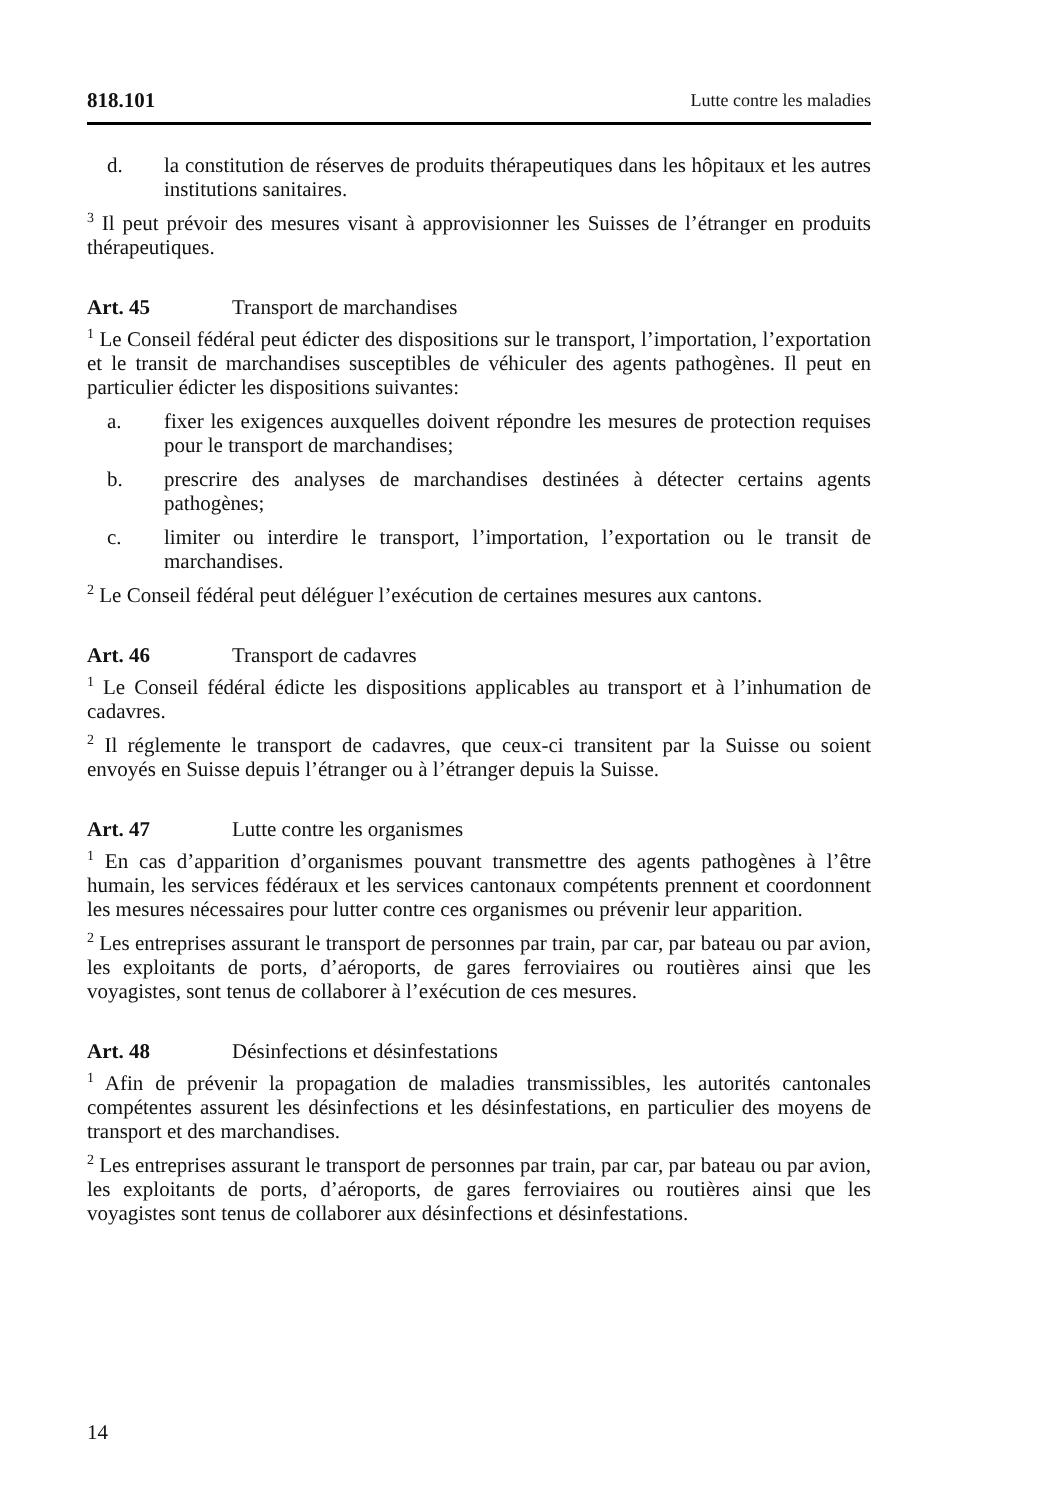818.101 Lutte contre les maladies
d. la constitution de réserves de produits thérapeutiques dans les hôpitaux et les autres institutions sanitaires.
<sup>3</sup> Il peut prévoir des mesures visant à approvisionner les Suisses de l’étranger en produits thérapeutiques.
Art. 45 Transport de marchandises
<sup>1</sup> Le Conseil fédéral peut édicter des dispositions sur le transport, l’importation, l’exportation et le transit de marchandises susceptibles de véhiculer des agents pathogènes. Il peut en particulier édicter les dispositions suivantes:
a. fixer les exigences auxquelles doivent répondre les mesures de protection requises pour le transport de marchandises;
b. prescrire des analyses de marchandises destinées à détecter certains agents pathogènes;
c. limiter ou interdire le transport, l’importation, l’exportation ou le transit de marchandises.
<sup>2</sup> Le Conseil fédéral peut déléguer l’exécution de certaines mesures aux cantons.
Art. 46 Transport de cadavres
<sup>1</sup> Le Conseil fédéral édicte les dispositions applicables au transport et à l’inhumation de cadavres.
<sup>2</sup> Il réglemente le transport de cadavres, que ceux-ci transitent par la Suisse ou soient envoyés en Suisse depuis l’étranger ou à l’étranger depuis la Suisse.
Art. 47 Lutte contre les organismes
<sup>1</sup> En cas d’apparition d’organismes pouvant transmettre des agents pathogènes à l’être humain, les services fédéraux et les services cantonaux compétents prennent et coordonnent les mesures nécessaires pour lutter contre ces organismes ou prévenir leur apparition.
<sup>2</sup> Les entreprises assurant le transport de personnes par train, par car, par bateau ou par avion, les exploitants de ports, d’aéroports, de gares ferroviaires ou routières ainsi que les voyagistes, sont tenus de collaborer à l’exécution de ces mesures.
Art. 48 Désinfections et désinfestations
<sup>1</sup> Afin de prévenir la propagation de maladies transmissibles, les autorités cantonales compétentes assurent les désinfections et les désinfestations, en particulier des moyens de transport et des marchandises.
<sup>2</sup> Les entreprises assurant le transport de personnes par train, par car, par bateau ou par avion, les exploitants de ports, d’aéroports, de gares ferroviaires ou routières ainsi que les voyagistes sont tenus de collaborer aux désinfections et désinfestations.
14